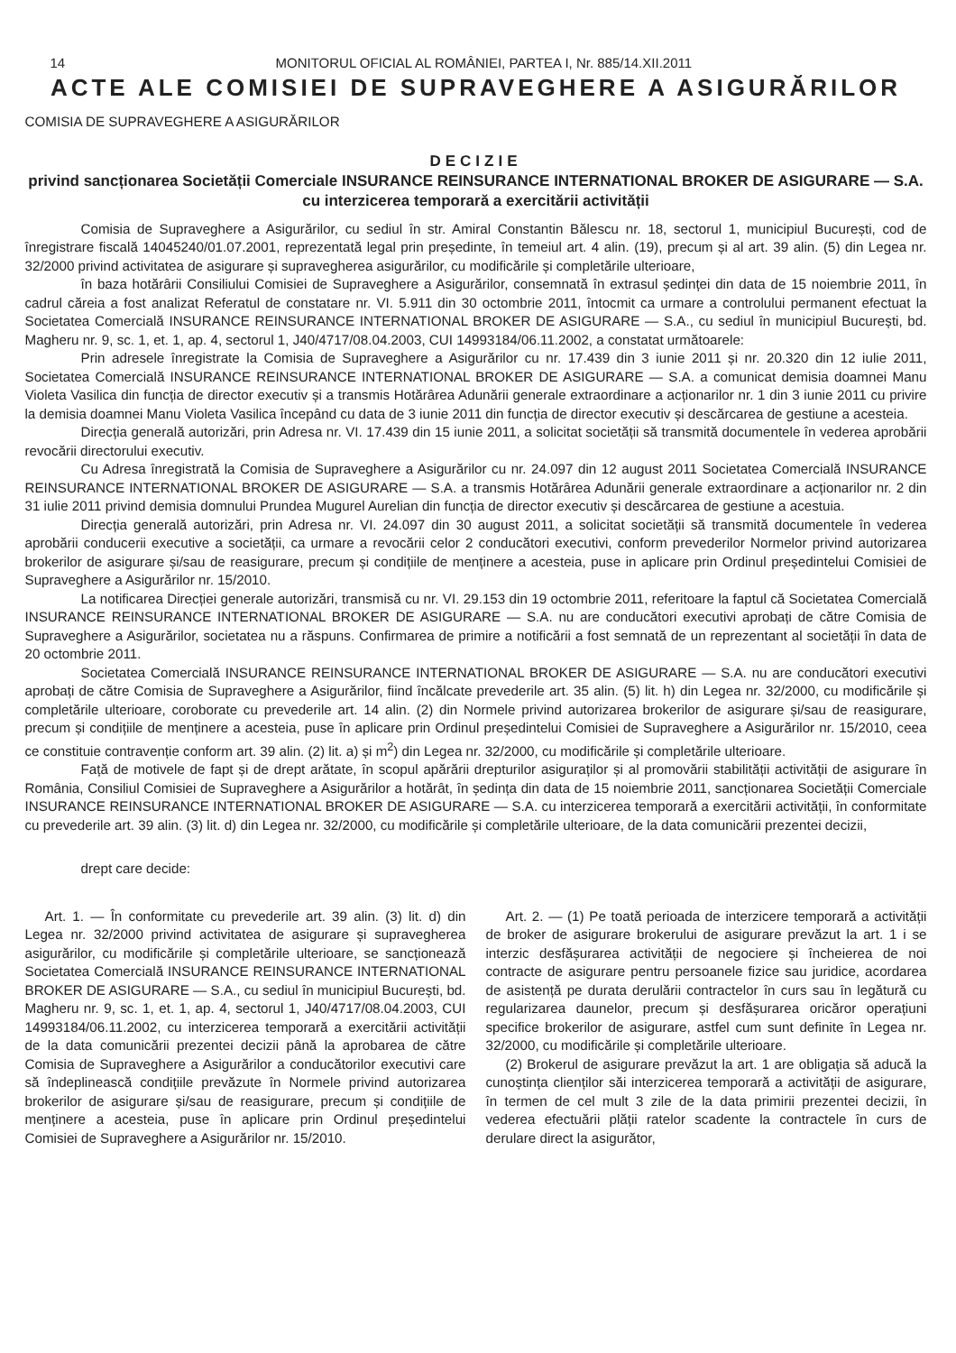14 MONITORUL OFICIAL AL ROMÂNIEI, PARTEA I, Nr. 885/14.XII.2011
ACTE ALE COMISIEI DE SUPRAVEGHERE A ASIGURĂRILOR
COMISIA DE SUPRAVEGHERE A ASIGURĂRILOR
DECIZIE
privind sancționarea Societății Comerciale INSURANCE REINSURANCE INTERNATIONAL BROKER DE ASIGURARE — S.A. cu interzicerea temporară a exercitării activității
Comisia de Supraveghere a Asigurărilor, cu sediul în str. Amiral Constantin Bălescu nr. 18, sectorul 1, municipiul București, cod de înregistrare fiscală 14045240/01.07.2001, reprezentată legal prin președinte, în temeiul art. 4 alin. (19), precum și al art. 39 alin. (5) din Legea nr. 32/2000 privind activitatea de asigurare și supravegherea asigurărilor, cu modificările și completările ulterioare,
în baza hotărârii Consiliului Comisiei de Supraveghere a Asigurărilor, consemnată în extrasul ședinței din data de 15 noiembrie 2011, în cadrul căreia a fost analizat Referatul de constatare nr. VI. 5.911 din 30 octombrie 2011, întocmit ca urmare a controlului permanent efectuat la Societatea Comercială INSURANCE REINSURANCE INTERNATIONAL BROKER DE ASIGURARE — S.A., cu sediul în municipiul București, bd. Magheru nr. 9, sc. 1, et. 1, ap. 4, sectorul 1, J40/4717/08.04.2003, CUI 14993184/06.11.2002, a constatat următoarele:
Prin adresele înregistrate la Comisia de Supraveghere a Asigurărilor cu nr. 17.439 din 3 iunie 2011 și nr. 20.320 din 12 iulie 2011, Societatea Comercială INSURANCE REINSURANCE INTERNATIONAL BROKER DE ASIGURARE — S.A. a comunicat demisia doamnei Manu Violeta Vasilica din funcția de director executiv și a transmis Hotărârea Adunării generale extraordinare a acționarilor nr. 1 din 3 iunie 2011 cu privire la demisia doamnei Manu Violeta Vasilica începând cu data de 3 iunie 2011 din funcția de director executiv și descărcarea de gestiune a acesteia.
Direcția generală autorizări, prin Adresa nr. VI. 17.439 din 15 iunie 2011, a solicitat societății să transmită documentele în vederea aprobării revocării directorului executiv.
Cu Adresa înregistrată la Comisia de Supraveghere a Asigurărilor cu nr. 24.097 din 12 august 2011 Societatea Comercială INSURANCE REINSURANCE INTERNATIONAL BROKER DE ASIGURARE — S.A. a transmis Hotărârea Adunării generale extraordinare a acționarilor nr. 2 din 31 iulie 2011 privind demisia domnului Prundea Mugurel Aurelian din funcția de director executiv și descărcarea de gestiune a acestuia.
Direcția generală autorizări, prin Adresa nr. VI. 24.097 din 30 august 2011, a solicitat societății să transmită documentele în vederea aprobării conducerii executive a societății, ca urmare a revocării celor 2 conducători executivi, conform prevederilor Normelor privind autorizarea brokerilor de asigurare și/sau de reasigurare, precum și condițiile de menținere a acesteia, puse in aplicare prin Ordinul președintelui Comisiei de Supraveghere a Asigurărilor nr. 15/2010.
La notificarea Direcției generale autorizări, transmisă cu nr. VI. 29.153 din 19 octombrie 2011, referitoare la faptul că Societatea Comercială INSURANCE REINSURANCE INTERNATIONAL BROKER DE ASIGURARE — S.A. nu are conducători executivi aprobați de către Comisia de Supraveghere a Asigurărilor, societatea nu a răspuns. Confirmarea de primire a notificării a fost semnată de un reprezentant al societății în data de 20 octombrie 2011.
Societatea Comercială INSURANCE REINSURANCE INTERNATIONAL BROKER DE ASIGURARE — S.A. nu are conducători executivi aprobați de către Comisia de Supraveghere a Asigurărilor, fiind încălcate prevederile art. 35 alin. (5) lit. h) din Legea nr. 32/2000, cu modificările și completările ulterioare, coroborate cu prevederile art. 14 alin. (2) din Normele privind autorizarea brokerilor de asigurare și/sau de reasigurare, precum și condițiile de menținere a acesteia, puse în aplicare prin Ordinul președintelui Comisiei de Supraveghere a Asigurărilor nr. 15/2010, ceea ce constituie contravenție conform art. 39 alin. (2) lit. a) și m<sup>2</sup>) din Legea nr. 32/2000, cu modificările și completările ulterioare.
Față de motivele de fapt și de drept arătate, în scopul apărării drepturilor asiguraților și al promovării stabilității activității de asigurare în România, Consiliul Comisiei de Supraveghere a Asigurărilor a hotărât, în ședința din data de 15 noiembrie 2011, sancționarea Societății Comerciale INSURANCE REINSURANCE INTERNATIONAL BROKER DE ASIGURARE — S.A. cu interzicerea temporară a exercitării activității, în conformitate cu prevederile art. 39 alin. (3) lit. d) din Legea nr. 32/2000, cu modificările și completările ulterioare, de la data comunicării prezentei decizii,
drept care decide:
Art. 1. — În conformitate cu prevederile art. 39 alin. (3) lit. d) din Legea nr. 32/2000 privind activitatea de asigurare și supravegherea asigurărilor, cu modificările și completările ulterioare, se sancționează Societatea Comercială INSURANCE REINSURANCE INTERNATIONAL BROKER DE ASIGURARE — S.A., cu sediul în municipiul București, bd. Magheru nr. 9, sc. 1, et. 1, ap. 4, sectorul 1, J40/4717/08.04.2003, CUI 14993184/06.11.2002, cu interzicerea temporară a exercitării activității de la data comunicării prezentei decizii până la aprobarea de către Comisia de Supraveghere a Asigurărilor a conducătorilor executivi care să îndeplinească condițiile prevăzute în Normele privind autorizarea brokerilor de asigurare și/sau de reasigurare, precum și condițiile de menținere a acesteia, puse în aplicare prin Ordinul președintelui Comisiei de Supraveghere a Asigurărilor nr. 15/2010.
Art. 2. — (1) Pe toată perioada de interzicere temporară a activității de broker de asigurare brokerului de asigurare prevăzut la art. 1 i se interzic desfășurarea activității de negociere și încheierea de noi contracte de asigurare pentru persoanele fizice sau juridice, acordarea de asistență pe durata derulării contractelor în curs sau în legătură cu regularizarea daunelor, precum și desfășurarea oricăror operațiuni specifice brokerilor de asigurare, astfel cum sunt definite în Legea nr. 32/2000, cu modificările și completările ulterioare.
(2) Brokerul de asigurare prevăzut la art. 1 are obligația să aducă la cunoștința clienților săi interzicerea temporară a activității de asigurare, în termen de cel mult 3 zile de la data primirii prezentei decizii, în vederea efectuării plății ratelor scadente la contractele în curs de derulare direct la asigurător,